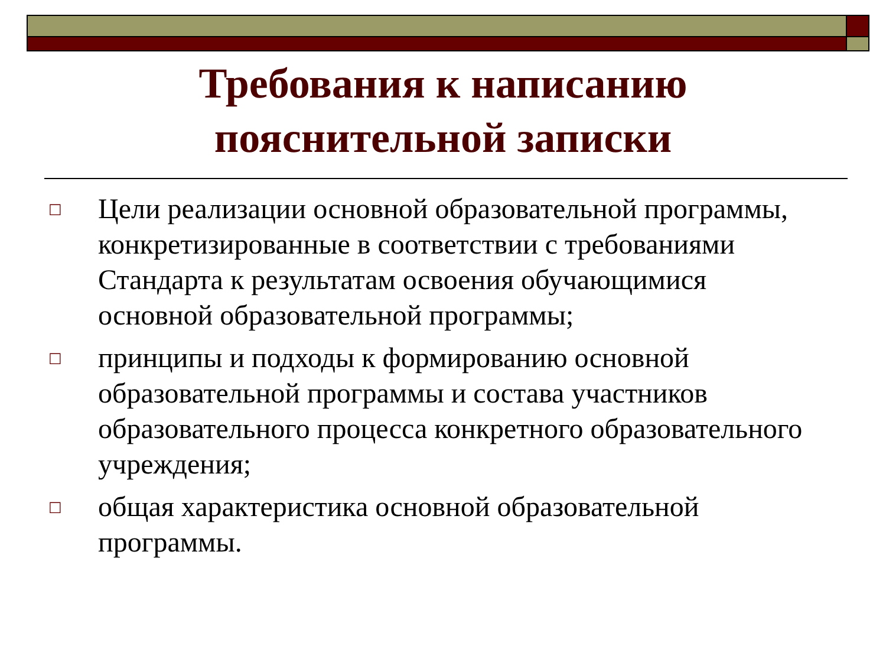Требования к написанию
пояснительной записки
□ Цели реализации основной образовательной программы, конкретизированные в соответствии с требованиями Стандарта к результатам освоения обучающимися основной образовательной программы;
□ принципы и подходы к формированию основной образовательной программы и состава участников образовательного процесса конкретного образовательного учреждения;
□ общая характеристика основной образовательной программы.